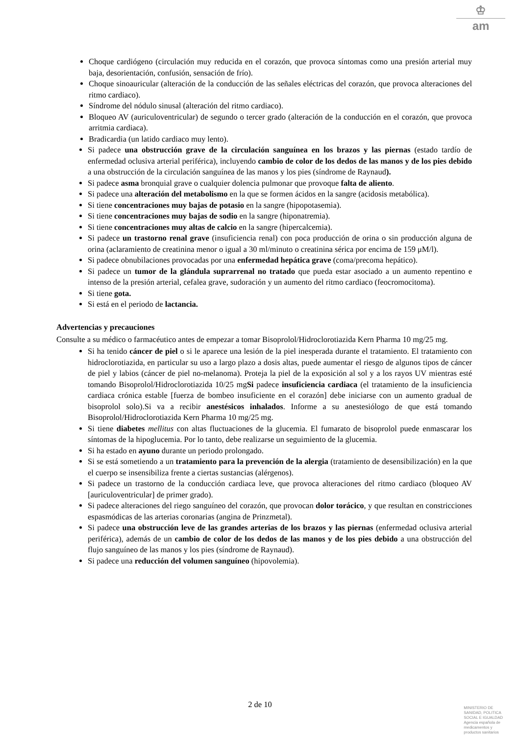♔
am
Choque cardiógeno (circulación muy reducida en el corazón, que provoca síntomas como una presión arterial muy baja, desorientación, confusión, sensación de frío).
Choque sinoauricular (alteración de la conducción de las señales eléctricas del corazón, que provoca alteraciones del ritmo cardiaco).
Síndrome del nódulo sinusal (alteración del ritmo cardiaco).
Bloqueo AV (auriculoventricular) de segundo o tercer grado (alteración de la conducción en el corazón, que provoca arritmia cardiaca).
Bradicardia (un latido cardiaco muy lento).
Si padece una obstrucción grave de la circulación sanguínea en los brazos y las piernas (estado tardío de enfermedad oclusiva arterial periférica), incluyendo cambio de color de los dedos de las manos y de los pies debido a una obstrucción de la circulación sanguínea de las manos y los pies (síndrome de Raynaud).
Si padece asma bronquial grave o cualquier dolencia pulmonar que provoque falta de aliento.
Si padece una alteración del metabolismo en la que se formen ácidos en la sangre (acidosis metabólica).
Si tiene concentraciones muy bajas de potasio en la sangre (hipopotasemia).
Si tiene concentraciones muy bajas de sodio en la sangre (hiponatremia).
Si tiene concentraciones muy altas de calcio en la sangre (hipercalcemia).
Si padece un trastorno renal grave (insuficiencia renal) con poca producción de orina o sin producción alguna de orina (aclaramiento de creatinina menor o igual a 30 ml/minuto o creatinina sérica por encima de 159 μM/l).
Si padece obnubilaciones provocadas por una enfermedad hepática grave (coma/precoma hepático).
Si padece un tumor de la glándula suprarrenal no tratado que pueda estar asociado a un aumento repentino e intenso de la presión arterial, cefalea grave, sudoración y un aumento del ritmo cardiaco (feocromocitoma).
Si tiene gota.
Si está en el periodo de lactancia.
Advertencias y precauciones
Consulte a su médico o farmacéutico antes de empezar a tomar Bisoprolol/Hidroclorotiazida Kern Pharma 10 mg/25 mg.
Si ha tenido cáncer de piel o si le aparece una lesión de la piel inesperada durante el tratamiento. El tratamiento con hidroclorotiazida, en particular su uso a largo plazo a dosis altas, puede aumentar el riesgo de algunos tipos de cáncer de piel y labios (cáncer de piel no-melanoma). Proteja la piel de la exposición al sol y a los rayos UV mientras esté tomando Bisoprolol/Hidroclorotiazida 10/25 mgSi padece insuficiencia cardiaca (el tratamiento de la insuficiencia cardiaca crónica estable [fuerza de bombeo insuficiente en el corazón] debe iniciarse con un aumento gradual de bisoprolol solo).Si va a recibir anestésicos inhalados. Informe a su anestesiólogo de que está tomando Bisoprolol/Hidroclorotiazida Kern Pharma 10 mg/25 mg.
Si tiene diabetes mellitus con altas fluctuaciones de la glucemia. El fumarato de bisoprolol puede enmascarar los síntomas de la hipoglucemia. Por lo tanto, debe realizarse un seguimiento de la glucemia.
Si ha estado en ayuno durante un periodo prolongado.
Si se está sometiendo a un tratamiento para la prevención de la alergia (tratamiento de desensibilización) en la que el cuerpo se insensibiliza frente a ciertas sustancias (alérgenos).
Si padece un trastorno de la conducción cardiaca leve, que provoca alteraciones del ritmo cardiaco (bloqueo AV [auriculoventricular] de primer grado).
Si padece alteraciones del riego sanguíneo del corazón, que provocan dolor torácico, y que resultan en constricciones espasmódicas de las arterias coronarias (angina de Prinzmetal).
Si padece una obstrucción leve de las grandes arterias de los brazos y las piernas (enfermedad oclusiva arterial periférica), además de un cambio de color de los dedos de las manos y de los pies debido a una obstrucción del flujo sanguíneo de las manos y los pies (síndrome de Raynaud).
Si padece una reducción del volumen sanguíneo (hipovolemia).
2 de 10
MINISTERIO DE
SANIDAD, POLITICA
SOCIAL E IGUALDAD
Agencia española de
medicamentos y
productos sanitarios